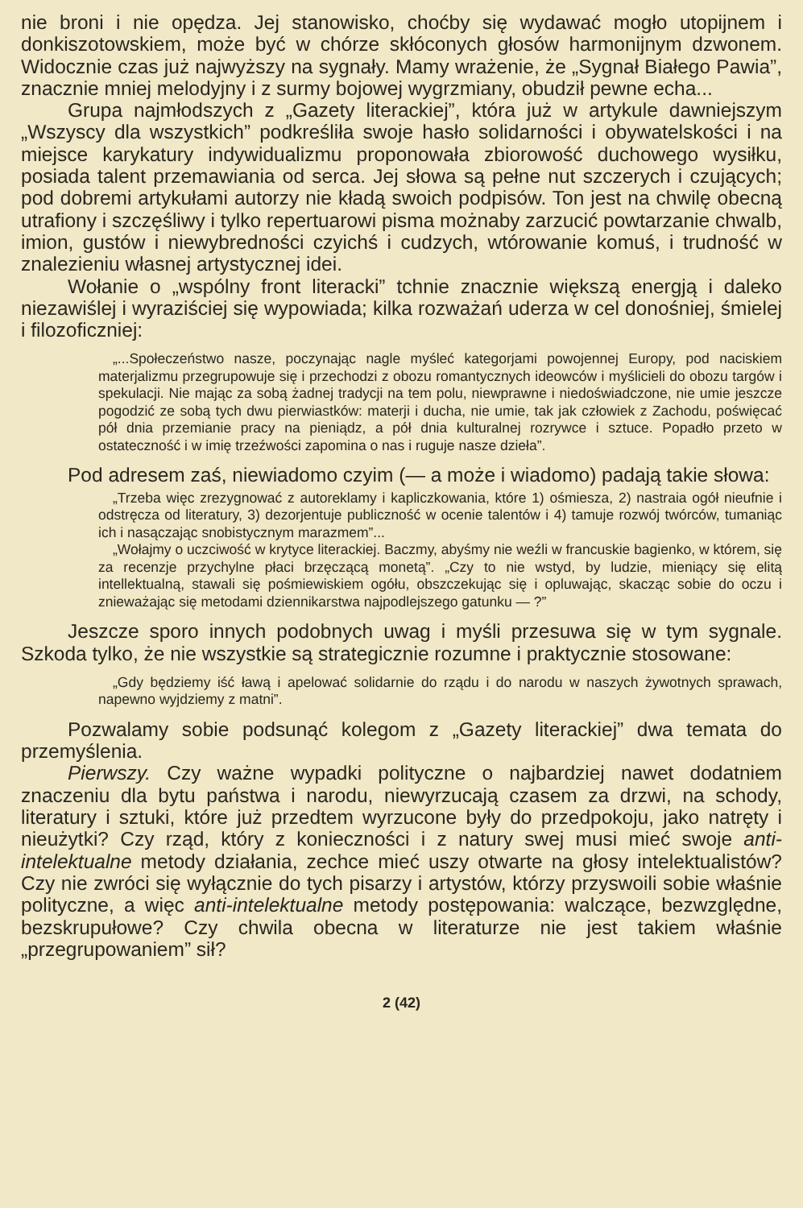nie broni i nie opędza. Jej stanowisko, choćby się wydawać mogło utopijnem i donkiszotowskiem, może być w chórze skłóconych głosów harmonijnym dzwonem. Widocznie czas już najwyższy na sygnały. Mamy wrażenie, że „Sygnał Białego Pawia”, znacznie mniej melodyjny i z surmy bojowej wygrzmiany, obudził pewne echa...
Grupa najmłodszych z „Gazety literackiej”, która już w artykule dawniejszym „Wszyscy dla wszystkich” podkreśliła swoje hasło solidarności i obywatelskości i na miejsce karykatury indywidualizmu proponowała zbiorowość duchowego wysiłku, posiada talent przemawiania od serca. Jej słowa są pełne nut szczerych i czujących; pod dobremi artykułami autorzy nie kładą swoich podpisów. Ton jest na chwilę obecną utrafiony i szczęśliwy i tylko repertuarowi pisma możnaby zarzucić powtarzanie chwalb, imion, gustów i niewybredności czyichś i cudzych, wtórowanie komuś, i trudność w znalezieniu własnej artystycznej idei.
Wołanie o „wspólny front literacki” tchnie znacznie większą energją i daleko niezawiślej i wyraziściej się wypowiada; kilka rozważań uderza w cel donośniej, śmielej i filozoficzniej:
„...Społeczeństwo nasze, poczynając nagle myśleć kategorjami powojennej Europy, pod naciskiem materjalizmu przegrupowuje się i przechodzi z obozu romantycznych ideowców i myślicieli do obozu targów i spekulacji. Nie mając za sobą żadnej tradycji na tem polu, niewprawne i niedoświadczone, nie umie jeszcze pogodzić ze sobą tych dwu pierwiastków: materji i ducha, nie umie, tak jak człowiek z Zachodu, poświęcać pół dnia przemianie pracy na pieniądz, a pół dnia kulturalnej rozrywce i sztuce. Popadło przeto w ostateczność i w imię trzeźwości zapomina o nas i ruguje nasze dzieła”.
Pod adresem zaś, niewiadomo czyim (— a może i wiadomo) padają takie słowa:
„Trzeba więc zrezygnować z autoreklamy i kapliczkowania, które 1) ośmiesza, 2) nastraia ogół nieufnie i odstręcza od literatury, 3) dezorjentuje publiczność w ocenie talentów i 4) tamuje rozwój twórców, tumaniąc ich i nasączając snobistycznym marazmem”...
„Wołajmy o uczciwość w krytyce literackiej. Baczmy, abyśmy nie weźli w francuskie bagienko, w którem, się za recenzje przychylne płaci brzęczącą monetą”. „Czy to nie wstyd, by ludzie, mieniący się elitą intellektualną, stawali się pośmiewiskiem ogółu, obszczekując się i opluwając, skacząc sobie do oczu i znieważając się metodami dziennikarstwa najpodlejszego gatunku — ?”
Jeszcze sporo innych podobnych uwag i myśli przesuwa się w tym sygnale. Szkoda tylko, że nie wszystkie są strategicznie rozumne i praktycznie stosowane:
„Gdy będziemy iść ławą i apelować solidarnie do rządu i do narodu w naszych żywotnych sprawach, napewno wyjdziemy z matni”.
Pozwalamy sobie podsunąć kolegom z „Gazety literackiej” dwa temata do przemyślenia.
Pierwszy. Czy ważne wypadki polityczne o najbardziej nawet dodatniem znaczeniu dla bytu państwa i narodu, niewyrzucają czasem za drzwi, na schody, literatury i sztuki, które już przedtem wyrzucone były do przedpokoju, jako natręty i nieużytki? Czy rząd, który z konieczności i z natury swej musi mieć swoje anti-intelektualne metody działania, zechce mieć uszy otwarte na głosy intelektualistów? Czy nie zwróci się wyłącznie do tych pisarzy i artystów, którzy przyswoili sobie właśnie polityczne, a więc anti-intelektualne metody postępowania: walczące, bezwzględne, bezskrupułowe? Czy chwila obecna w literaturze nie jest takiem właśnie „przegrupowaniem” sił?
2 (42)